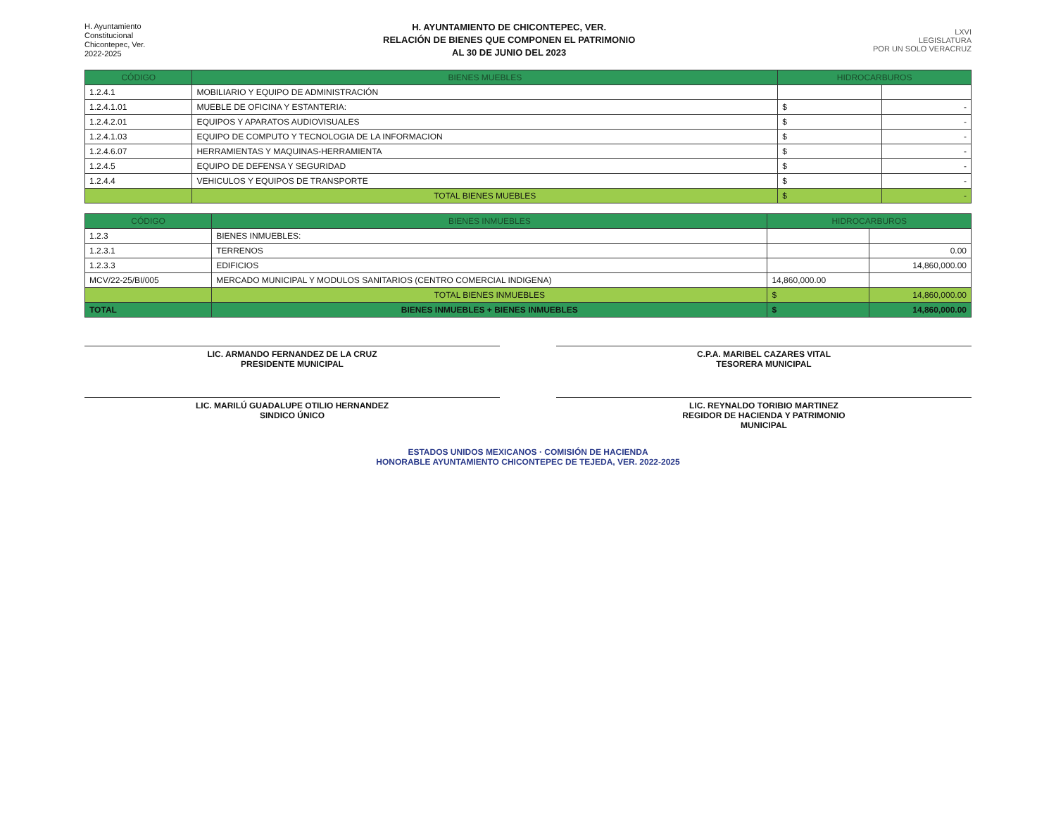H. Ayuntamiento
Constitucional
Chicontepec, Ver.
2022-2025
H. AYUNTAMIENTO DE CHICONTEPEC, VER.
RELACIÓN DE BIENES QUE COMPONEN EL PATRIMONIO
AL 30 DE JUNIO DEL 2023
LXVI
LEGISLATURA
POR UN SOLO VERACRUZ
| CÓDIGO | BIENES MUEBLES | HIDROCARBUROS | |
| --- | --- | --- | --- |
| 1.2.4.1 | MOBILIARIO Y EQUIPO DE ADMINISTRACIÓN | | |
| 1.2.4.1.01 | MUEBLE DE OFICINA Y ESTANTERIA: | $ | - |
| 1.2.4.2.01 | EQUIPOS Y APARATOS AUDIOVISUALES | $ | - |
| 1.2.4.1.03 | EQUIPO DE COMPUTO Y TECNOLOGIA DE LA INFORMACION | $ | - |
| 1.2.4.6.07 | HERRAMIENTAS Y MAQUINAS-HERRAMIENTA | $ | - |
| 1.2.4.5 | EQUIPO DE DEFENSA Y SEGURIDAD | $ | - |
| 1.2.4.4 | VEHICULOS Y EQUIPOS DE TRANSPORTE | $ | - |
| | TOTAL BIENES MUEBLES | $ | - |
| CÓDIGO | BIENES INMUEBLES | HIDROCARBUROS | |
| --- | --- | --- | --- |
| 1.2.3 | BIENES INMUEBLES: | | |
| 1.2.3.1 | TERRENOS | | 0.00 |
| 1.2.3.3 | EDIFICIOS | | 14,860,000.00 |
| MCV/22-25/BI/005 | MERCADO MUNICIPAL Y MODULOS SANITARIOS (CENTRO COMERCIAL INDIGENA) | 14,860,000.00 | |
| | TOTAL BIENES INMUEBLES | $ | 14,860,000.00 |
| TOTAL | BIENES INMUEBLES + BIENES INMUEBLES | $ | 14,860,000.00 |
LIC. ARMANDO FERNANDEZ DE LA CRUZ
PRESIDENTE MUNICIPAL
C.P.A. MARIBEL CAZARES VITAL
TESORERA MUNICIPAL
LIC. MARILÚ GUADALUPE OTILIO HERNANDEZ
SINDICO ÚNICO
LIC. REYNALDO TORIBIO MARTINEZ
REGIDOR DE HACIENDA Y PATRIMONIO
MUNICIPAL
ESTADOS UNIDOS MEXICANOS · COMISIÓN DE HACIENDA
HONORABLE AYUNTAMIENTO CHICONTEPEC DE TEJEDA, VER. 2022-2025